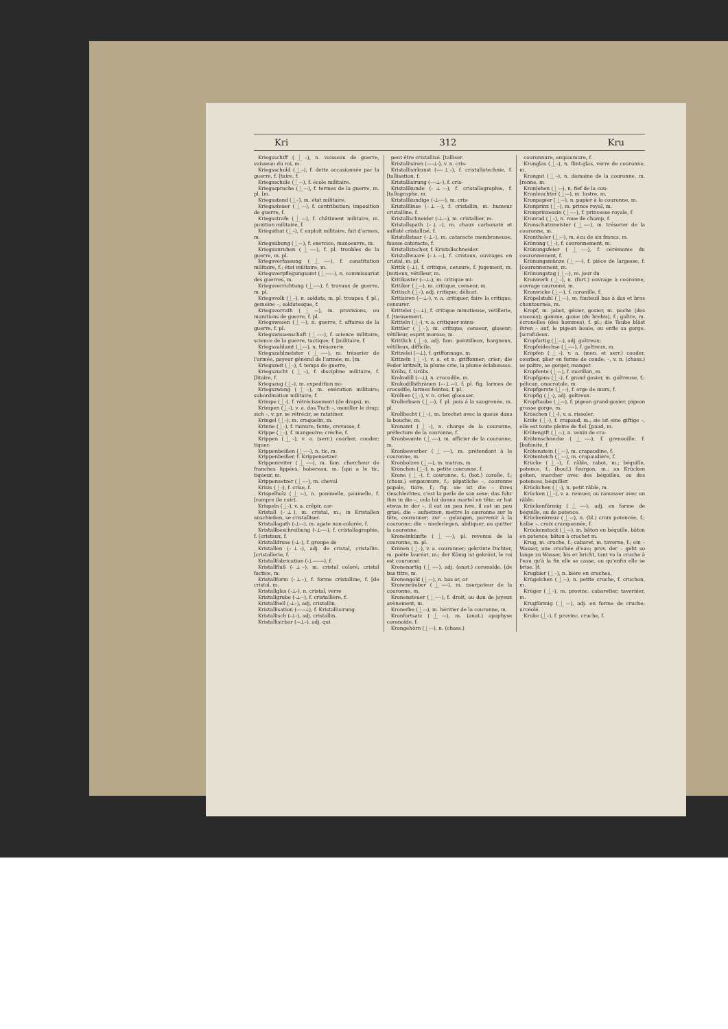Kri 312 Kru
Kriegsschiff (⏊–), n. vaisseau de guerre, vaisseau du roi, m.
Kriegsschuld (⏊–), f. dette occasionnée par la guerre, f. [taire, f.
Kriegsschule (⏊–⏑), f. école militaire.
Kriegssprache (⏊–⏑), f. termes de la guerre, m. pl. [m.
Kriegsstand (⏊–), m. état militaire,
Kriegssteuer (⏊–⏑), f. contribution; imposition de guerre, f.
Kriegsstrafe (⏊–⏑), f. châtiment militaire, m. punition militaire, f.
Kriegsthat (⏊–), f. exploit militaire, fait d'armes, m.
Kriegsübung (⏊–⏑), f. exercice, manoeuvre, m.
Kriegsunruhen (⏊⏑–⏑), f. pl. troubles de la guerre, m. pl.
Kriegsverfassung (⏊⏑–⏑), f. constitution militaire, f.; état militaire, m.
Kriegsverpflegungsamt (⏊⏑–⏑–), n. commissariat des guerres, m.
Kriegsverrichtung (⏊⏑–⏑), f. travaux de guerre, m. pl.
Kriegsvolk (⏊–), n. soldats, m. pl. troupes, f. pl.; gemeine –, soldatesque, f.
Kriegsvorrath (⏊⏑–), m. provisions, ou munitions de guerre, f. pl.
Kriegswesen (⏊–⏑), n. guerre, f. affaires de la guerre, f. pl.
Kriegswissenschaft (⏊–⏑–), f. science militaire, science de la guerre, tactique, f. [militaire, f.
Kriegszahlamt (⏊––), n. trésorerie
Kriegszahlmeister (⏊–––), m. trésorier de l'armée, payeur général de l'armée, m. [m.
Kriegszeit (⏊–), f. temps de guerre,
Kriegszucht (⏊–), f. discipline militaire, f. [litaire, f.
Kriegszug (⏊–), m. expedition mi-
Kriegszwang (⏊–), m. exécution militaire; subordination militaire, f.
Krimpe (⏊⏑), f. rétrécissement (de draps), m.
Krimpen (⏊⏑), v. a. das Tuch –, mouiller le drap; sich –, v. pr. se rétrécir, se ratatiner.
Kringel (⏊⏑), m. craquelin, m.
Krinne (⏊⏑), f. rainure, fente, crevasse, f.
Krippe (⏊⏑), f. mangeoire; crèche, f.
Krippen (⏊⏑), v. a. (serr.) courber, couder; tiquer.
Krippenbeißen (⏊⏑–⏑), n. tic, m.
Krippenbeißer, f. Krippensetzer.
Krippenreiter (⏊⏑–⏑), m. fam. chercheur de franches lippées, hobereau, m. [qui a le tic, tiqueur, m.
Krippensetzer (⏊⏑–⏑), m. cheval
Krisis (⏊⏑), f. crise, f.
Krispelholz (⏊⏑–), n. pommelle, paumelle, f. [rompre (le cuir).
Krispeln (⏊⏑), v. a. crêpir, cor-
Kristall (⏑⏊), m. cristal, m.; in Kristallen anschießen, se cristalliser.
Kristallagath (⏑⏊⏑–), m. agate non-colorée, f.
Kristallbeschreibung (⏑⏊⏑–⏑), f. cristallographie, f. [cristaux, f.
Kristalldruse (⏑⏊⏑), f. groupe de
Kristallen (⏑⏊⏑), adj. de cristal, cristallin. [cristallerie, f.
Kristallfabrication (⏑⏊–⏑–⏑–), f.
Kristallfluß (⏑⏊–), m. cristal coloré; cristal factice, m.
Kristallform (⏑⏊–), f. forme cristalline, f. [de cristal, m.
Kristallglas (⏑⏊–), n. cristal, verre
Kristallgrube (⏑⏊⏑⏑), f. cristallière, f.
Kristallhell (⏑⏊–), adj. cristallin.
Kristallisation (⏑–⏑–⏊), f. Kristallisirung.
Kristallisch (⏑⏊⏑), adj. cristallin.
Kristallisirbar (⏑–⏊–), adj. qui
peut être cristallisé. [talliser.
Kristallisiren (⏑–⏑⏊⏑), v. n. cris-
Kristallisirkunst (⏑–⏑⏊–), f. cristallotechnie, f. [tallisation, f.
Kristallisirung (⏑–⏑⏊⏑), f. cris-
Kristallkunde (⏑⏊–⏑), f. cristallographie, f. [tallographe, m.
Kristallkundige (⏑⏊–⏑⏑), m. cris-
Kristalllinse (⏑⏊–⏑), f. cristallin, m. humeur cristalline, f.
Kristallschneider (⏑⏊–⏑), m. cristallier, m.
Kristallspath (⏑⏊–), m. chaux carbonaté et sulfaté cristallisé, f.
Kristallstaar (⏑⏊–), m. cataracte membraneuse, fausse cataracte, f.
Kristallstecher, f. Kristallschneider.
Kristallwaare (⏑⏊–⏑), f. cristaux, ouvrages en cristal, m. pl.
Kritik (⏑⏊), f. critique, censure, f. jugement, m. [nutieux, vétilleur, m.
Kritikaster (–⏑⏊⏑), m. critique mi-
Kritiker (⏊⏑⏑), m. critique, censeur, m.
Kritisch (⏊⏑), adj. critique; délicat.
Kritisiren (–⏑⏊⏑), v. a. critiquer, faire la critique, censurer.
Krittelei (–⏑⏊), f. critique minutieuse, vétillerie, f. [tieusement.
Kritteln (⏊⏑), v. a. critiquer minu-
Krittler (⏊⏑), m. critique, censeur, gloseur; vétilleur, esprit morose, m.
Krittlich (⏊⏑), adj. fam. pointilleux, hargneux, vétilleux, difficile.
Kritzelei (–⏑⏊), f. griffonnage, m.
Kritzeln (⏊⏑), v. a. et n. griffonner; crier; die Feder kritzelt, la plume crie, la plume éclabousse.
Kröbs, f. Gröbs.
Krokodill (–⏑⏊), n. crocodile, m.
Krokodillsthränen (–⏑⏊–⏑), f. pl. fig. larmes de crocodile, larmes feintes, f. pl.
Krölken (⏊⏑), v. n. crier, glousser.
Krollerbsen (⏊–⏑), f. pl. pois à la saugrenée, m. pl.
Krollhecht (⏊–), m. brochet avec la queue dans la bouche, m.
Kronamt (⏊–), n. charge de la couronne, préfecture de la couronne, f.
Kronbeamte (⏊⏑–⏑), m. officier de la couronne, m.
Kronbewerber (⏊⏑–⏑), m. prétendant à la couronne, m.
Kronbolzen (⏊–⏑), m. matras, m.
Krönchen (⏊⏑), n. petite couronne, f.
Krone (⏊⏑), f. couronne, f.; (bot.) corolle, f.; (chass.) empaumure, f.; päpstliche –, couronne papale, tiare, f.; fig. sie ist die – ihres Geschlechtes, c'est la perle de son sexe; das fuhr ihm in die –, cela lui donna martel en tête; er hat etwas in der –, il est un peu ivre, il est un peu grisé; die – aufsetzen, mettre la couronne sur la tête, couronner; zur – gelangen, parvenir à la couronne; die – niederlegen, abdiquer, ou quitter la couronne.
Kroneinkünfte (⏊⏑–⏑), pl. revenus de la couronne, m. pl.
Krönen (⏊⏑), v. a. couronner; gekrönte Dichter, m. poète lauréat, m.; der König ist gekrönt, le roi est couronné.
Kronenartig (⏊⏑–⏑), adj. (anat.) coronoïde. [de bas titre, m.
Kronengold (⏊⏑–), n. bas or, or
Kronenräuber (⏊⏑–⏑), m. usurpateur de la couronne, m.
Kronensteuer (⏊⏑–⏑), f. droit, ou don de joyeux avènement, m.
Kronerbe (⏊–⏑), m. héritier de la couronne, m.
Kronfortsatz (⏊⏑–), m. (anat.) apophyse coronoïde, f.
Krongehörn (⏊⏑–), n. (chass.)
couronnure, empaumure, f.
Kronglas (⏊–), n. flint-glas, verre de couronne, m.
Krongut (⏊–), n. domaine de la couronne, m. [ronne, m.
Kronlehen (⏊–⏑), n. fief de la cou-
Kronleuchter (⏊–⏑), m. lustre, m.
Kronpapier (⏊⏑–), n. papier à la couronne, m.
Kronprinz (⏊–), m. prince royal, m.
Kronprinzessin (⏊⏑–⏑), f. princesse royale, f.
Kronrad (⏊–), n. roue de champ, f.
Kronschatzmeister (⏊⏑–⏑), m. trésorier de la couronne, m.
Kronthaler (⏊–⏑), m. écu de six francs, m.
Krönung (⏊⏑), f. couronnement, m.
Krönungsfeier (⏊⏑–⏑), f. cérémonie du couronnement, f.
Krönungsmünze (⏊⏑–⏑), f. pièce de largesse, f. [couronnement, m.
Krönungstag (⏊⏑–), m. jour du
Kronwerk (⏊–), n. (fort.) ouvrage à couronne, ouvrage couronné, m.
Kronwicke (⏊–⏑), f. coronille, f.
Kröpelstuhl (⏊⏑–), m. fauteuil bas à dos et bras chantournés, m.
Kropf, m. jabot, gésier, gosier, m. poche (des oiseaux); gamme, game (du brebis), f.; goître, m. écrouelles (des hommes), f. pl.; die Taube bläst ihren – auf, le pigeon boule, ou enfle sa gorge. [scrofuleux.
Kropfartig (⏊–⏑), adj. goîtreux;
Kropfeidechse (⏊⏑–⏑), f. goîtreux, m.
Kröpfen (⏊⏑), v. a. (men. et serr.) couder, courber, plier en forme de coude; –, v. n. (chass.) se paître, se gorger, manger.
Kropfente (⏊–⏑), f. morillon, m.
Kropfgans (⏊–), f. grand gosier, m. goîtreuse, f.; pélican, onocrotale, m.
Kropfgerste (⏊–⏑), f. orge de murs, f.
Kropfig (⏊⏑), adj. goîtreux.
Kropftaube (⏊–⏑), f. pigeon grand-gosier, pigeon grosse gorge, m.
Kröschen (⏊⏑), v. a. rissoler.
Kröte (⏊⏑), f. crapaud, m.; sie ist eine giftige –, elle est toute pleine de fiel. [paud, m.
Krötengift (⏊⏑–), n. venin de cra-
Krötenschnecke (⏊⏑–⏑), f. grenouille, f. [bufonite, f.
Krötenstein (⏊⏑–), m. crapaudine, f.
Krötenteich (⏊⏑–), m. crapaudière, f.
Krücke (⏊⏑), f. râble, rabot, m.; béquille, potence, f.; (boul.) fourgon, m.; an Krücken gehen, marcher avec des béquilles, ou des potences, béquiller.
Krückchen (⏊⏑), n. petit râble, m.
Krücken (⏊⏑), v. a. remuer, ou ramasser avec un râble.
Krückenförmig (⏊⏑–⏑), adj. en forme de béquille, ou de potence.
Krückenkreuz (⏊⏑–), n. (bl.) croix potencée, f.; halbe –, croix cramponnée, f.
Krückenstock (⏊⏑–), m. bâton en béquille, bâton en potence; bâton à crochet m.
Krug, m. cruche, f.; cabaret, m. taverne, f.; ein – Wasser, une cruchée d'eau; prov. der – geht so lange zu Wasser, bis er bricht, tant va la cruche à l'eau qu'à la fin elle se casse, ou qu'enfin elle se brise. [f.
Krugbier (⏊–), n. bière en cruches,
Krügelchen (⏊⏑⏑), n. petite cruche, f. cruchon, m.
Krüger (⏊⏑), m. provinc. cabaretier, tavernier, m.
Krugförmig (⏊–⏑), adj. en forme de cruche; urcéolé.
Kruke (⏊⏑), f. provinc. cruche, f.